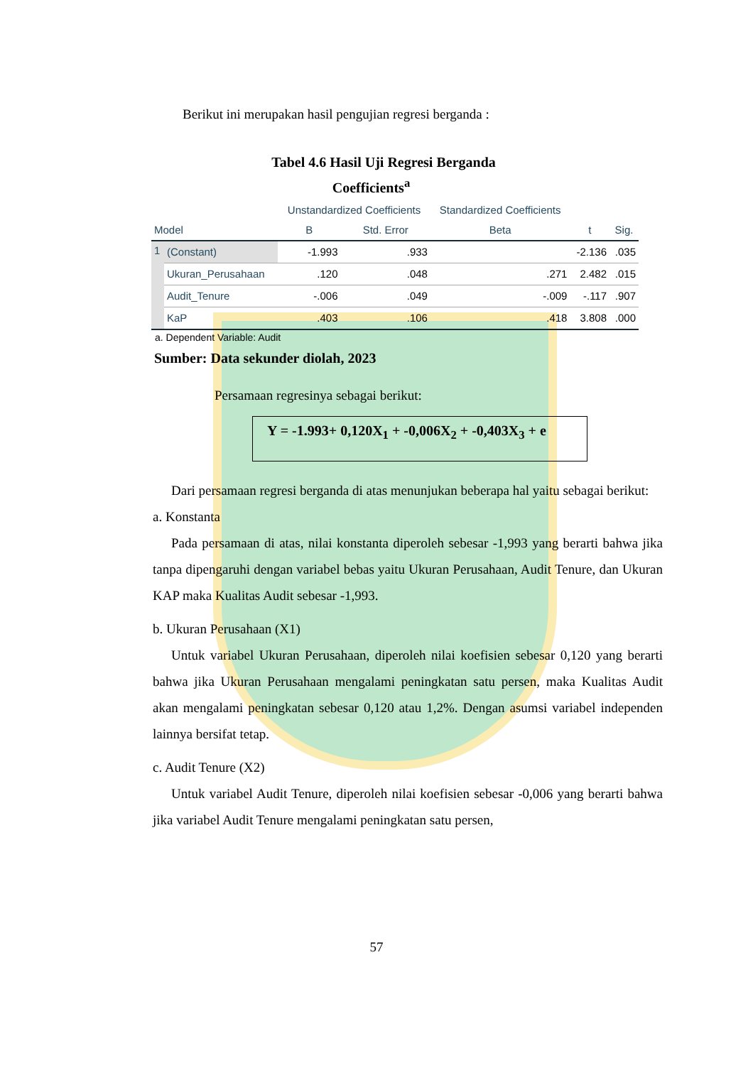Berikut ini merupakan hasil pengujian regresi berganda :
Tabel 4.6 Hasil Uji Regresi Berganda
Coefficients<sup>a</sup>
| | | Unstandardized Coefficients | | Standardized Coefficients | | |
| --- | --- | --- | --- | --- | --- | --- |
| Model | | B | Std. Error | Beta | t | Sig. |
| 1 | (Constant) | -1.993 | .933 | | -2.136 | .035 |
| | Ukuran_Perusahaan | .120 | .048 | .271 | 2.482 | .015 |
| | Audit_Tenure | -.006 | .049 | -.009 | -.117 | .907 |
| | KaP | .403 | .106 | .418 | 3.808 | .000 |
a. Dependent Variable: Audit
Sumber: Data sekunder diolah, 2023
Persamaan regresinya sebagai berikut:
Y = -1.993+ 0,120X<sub>1</sub> + -0,006X<sub>2</sub> + -0,403X<sub>3</sub> + e
Dari persamaan regresi berganda di atas menunjukan beberapa hal yaitu sebagai berikut:
a. Konstanta
Pada persamaan di atas, nilai konstanta diperoleh sebesar -1,993 yang berarti bahwa jika tanpa dipengaruhi dengan variabel bebas yaitu Ukuran Perusahaan, Audit Tenure, dan Ukuran KAP maka Kualitas Audit sebesar -1,993.
b. Ukuran Perusahaan (X1)
Untuk variabel Ukuran Perusahaan, diperoleh nilai koefisien sebesar 0,120 yang berarti bahwa jika Ukuran Perusahaan mengalami peningkatan satu persen, maka Kualitas Audit akan mengalami peningkatan sebesar 0,120 atau 1,2%. Dengan asumsi variabel independen lainnya bersifat tetap.
c. Audit Tenure (X2)
Untuk variabel Audit Tenure, diperoleh nilai koefisien sebesar -0,006 yang berarti bahwa jika variabel Audit Tenure mengalami peningkatan satu persen,
57